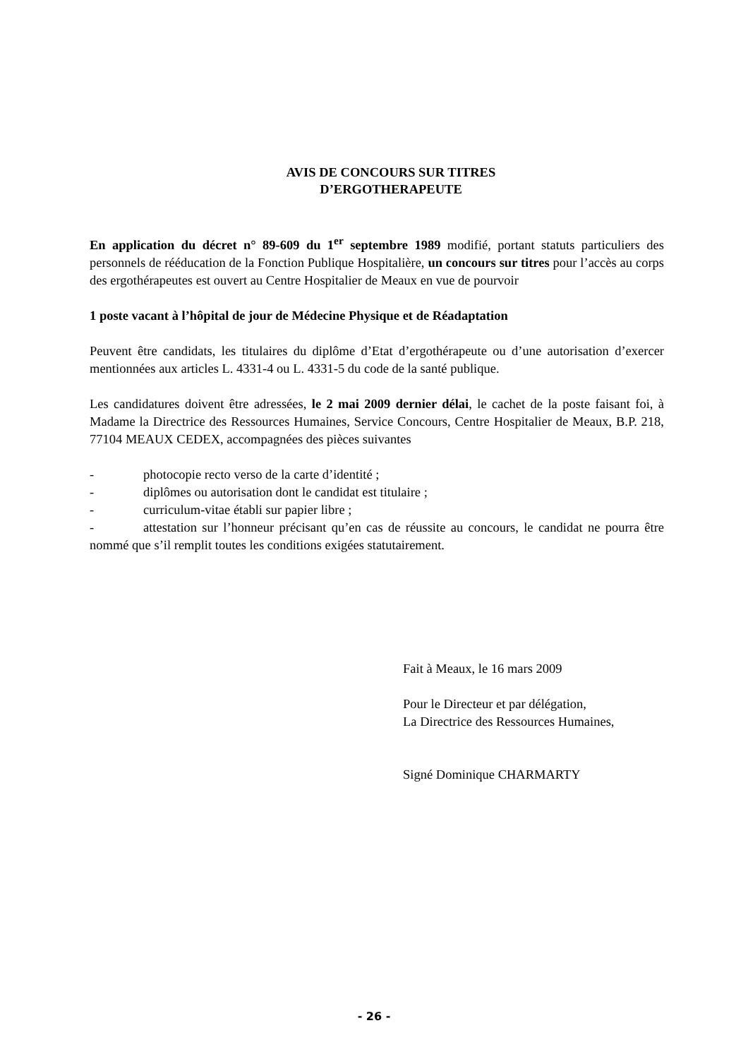AVIS DE CONCOURS SUR TITRES
D’ERGOTHERAPEUTE
En application du décret n° 89-609 du 1<sup>er</sup> septembre 1989 modifié, portant statuts particuliers des personnels de rééducation de la Fonction Publique Hospitalière, un concours sur titres pour l’accès au corps des ergothérapeutes est ouvert au Centre Hospitalier de Meaux en vue de pourvoir
1 poste vacant à l’hôpital de jour de Médecine Physique et de Réadaptation
Peuvent être candidats, les titulaires du diplôme d’Etat d’ergothérapeute ou d’une autorisation d’exercer mentionnées aux articles L. 4331-4 ou L. 4331-5 du code de la santé publique.
Les candidatures doivent être adressées, le 2 mai 2009 dernier délai, le cachet de la poste faisant foi, à Madame la Directrice des Ressources Humaines, Service Concours, Centre Hospitalier de Meaux, B.P. 218, 77104 MEAUX CEDEX, accompagnées des pièces suivantes
- photocopie recto verso de la carte d’identité ;
- diplômes ou autorisation dont le candidat est titulaire ;
- curriculum-vitae établi sur papier libre ;
- attestation sur l’honneur précisant qu’en cas de réussite au concours, le candidat ne pourra être nommé que s’il remplit toutes les conditions exigées statutairement.
Fait à Meaux, le 16 mars 2009
Pour le Directeur et par délégation,
La Directrice des Ressources Humaines,
Signé Dominique CHARMARTY
- 26 -